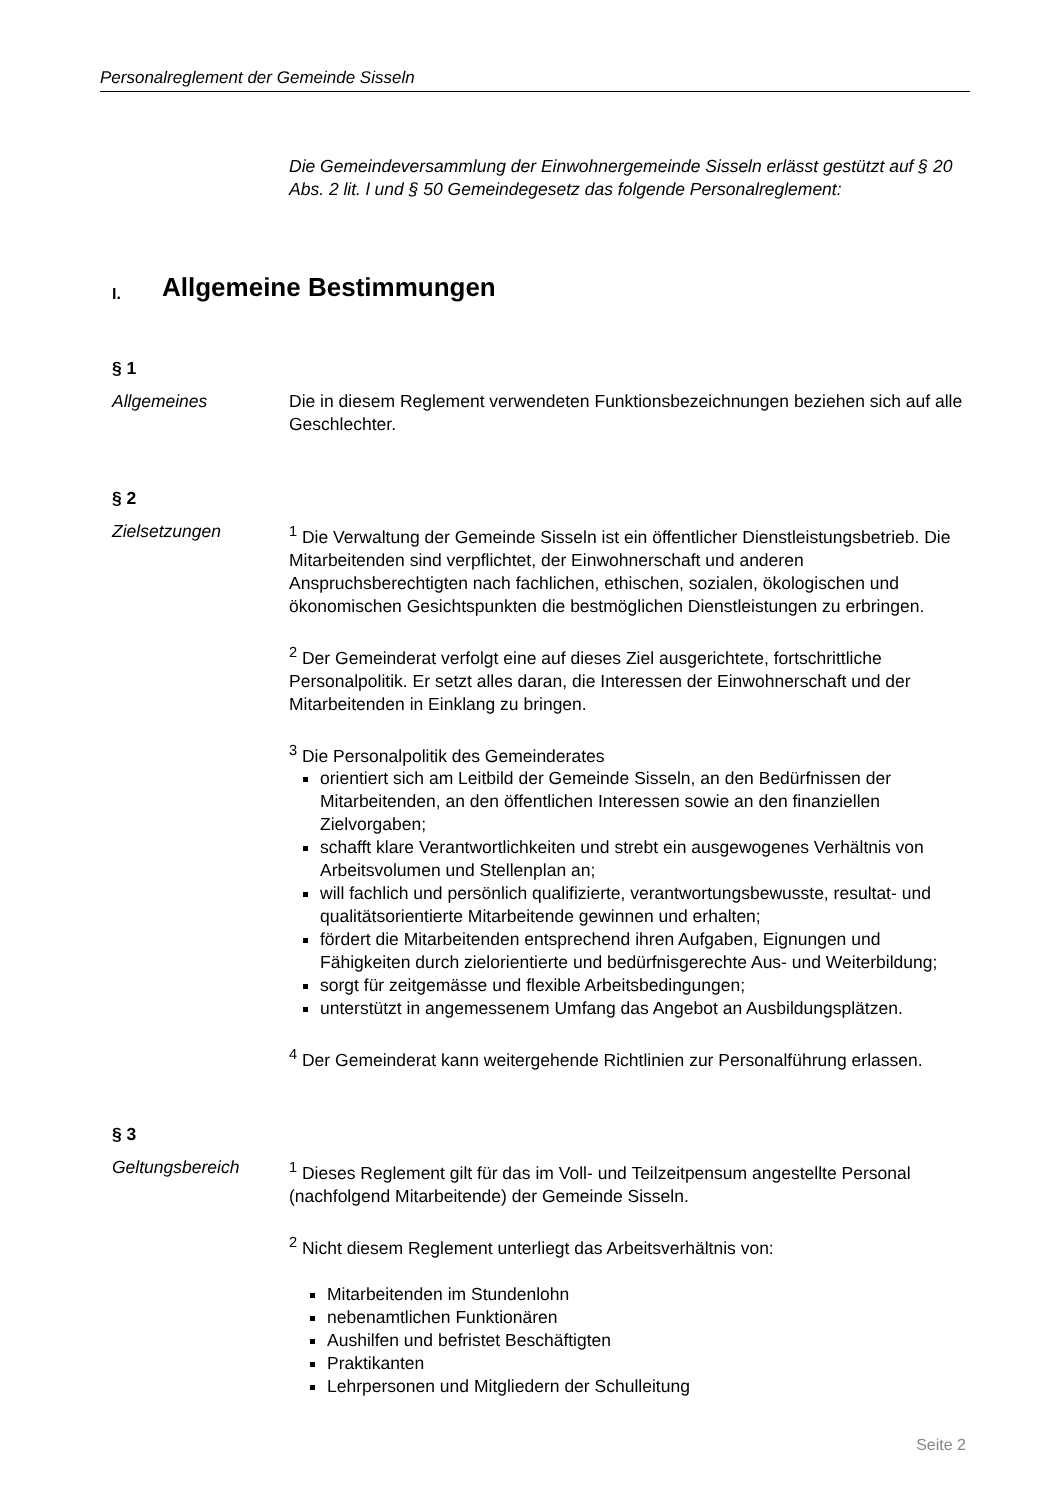Personalreglement der Gemeinde Sisseln
Die Gemeindeversammlung der Einwohnergemeinde Sisseln erlässt gestützt auf § 20 Abs. 2 lit. l und § 50 Gemeindegesetz das folgende Personalreglement:
I. Allgemeine Bestimmungen
§ 1
Allgemeines Die in diesem Reglement verwendeten Funktionsbezeichnungen beziehen sich auf alle Geschlechter.
§ 2
Zielsetzungen <sup>1</sup> Die Verwaltung der Gemeinde Sisseln ist ein öffentlicher Dienstleistungsbetrieb. Die Mitarbeitenden sind verpflichtet, der Einwohnerschaft und anderen Anspruchsberechtigten nach fachlichen, ethischen, sozialen, ökologischen und ökonomischen Gesichtspunkten die bestmöglichen Dienstleistungen zu erbringen.
<sup>2</sup> Der Gemeinderat verfolgt eine auf dieses Ziel ausgerichtete, fortschrittliche Personalpolitik. Er setzt alles daran, die Interessen der Einwohnerschaft und der Mitarbeitenden in Einklang zu bringen.
<sup>3</sup> Die Personalpolitik des Gemeinderates
orientiert sich am Leitbild der Gemeinde Sisseln, an den Bedürfnissen der Mitarbeitenden, an den öffentlichen Interessen sowie an den finanziellen Zielvorgaben;
schafft klare Verantwortlichkeiten und strebt ein ausgewogenes Verhältnis von Arbeitsvolumen und Stellenplan an;
will fachlich und persönlich qualifizierte, verantwortungsbewusste, resultat- und qualitätsorientierte Mitarbeitende gewinnen und erhalten;
fördert die Mitarbeitenden entsprechend ihren Aufgaben, Eignungen und Fähigkeiten durch zielorientierte und bedürfnisgerechte Aus- und Weiterbildung;
sorgt für zeitgemässe und flexible Arbeitsbedingungen;
unterstützt in angemessenem Umfang das Angebot an Ausbildungsplätzen.
<sup>4</sup> Der Gemeinderat kann weitergehende Richtlinien zur Personalführung erlassen.
§ 3
Geltungsbereich <sup>1</sup> Dieses Reglement gilt für das im Voll- und Teilzeitpensum angestellte Personal (nachfolgend Mitarbeitende) der Gemeinde Sisseln.
<sup>2</sup> Nicht diesem Reglement unterliegt das Arbeitsverhältnis von:
Mitarbeitenden im Stundenlohn
nebenamtlichen Funktionären
Aushilfen und befristet Beschäftigten
Praktikanten
Lehrpersonen und Mitgliedern der Schulleitung
Seite 2